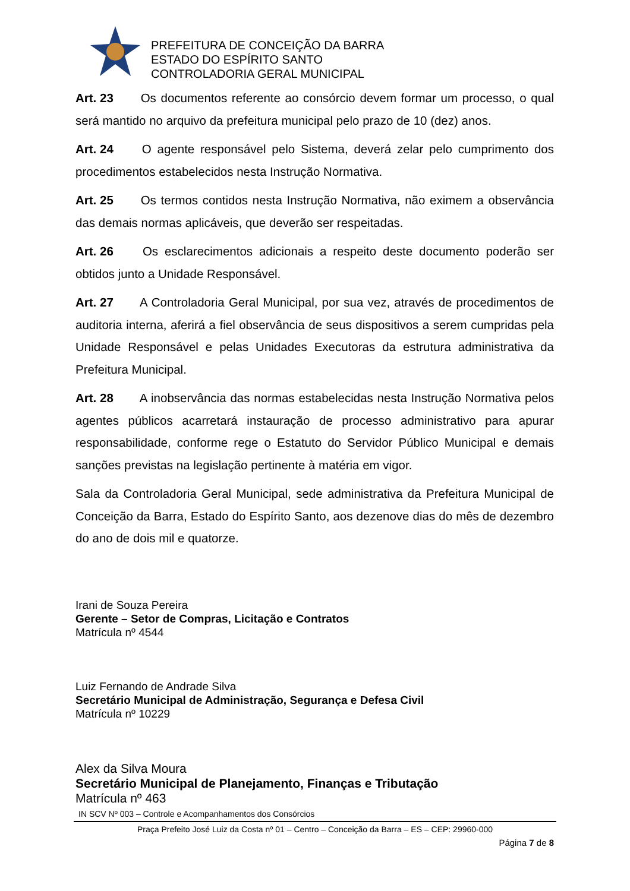PREFEITURA DE CONCEIÇÃO DA BARRA
ESTADO DO ESPÍRITO SANTO
CONTROLADORIA GERAL MUNICIPAL
Art. 23 Os documentos referente ao consórcio devem formar um processo, o qual será mantido no arquivo da prefeitura municipal pelo prazo de 10 (dez) anos.
Art. 24 O agente responsável pelo Sistema, deverá zelar pelo cumprimento dos procedimentos estabelecidos nesta Instrução Normativa.
Art. 25 Os termos contidos nesta Instrução Normativa, não eximem a observância das demais normas aplicáveis, que deverão ser respeitadas.
Art. 26 Os esclarecimentos adicionais a respeito deste documento poderão ser obtidos junto a Unidade Responsável.
Art. 27 A Controladoria Geral Municipal, por sua vez, através de procedimentos de auditoria interna, aferirá a fiel observância de seus dispositivos a serem cumpridas pela Unidade Responsável e pelas Unidades Executoras da estrutura administrativa da Prefeitura Municipal.
Art. 28 A inobservância das normas estabelecidas nesta Instrução Normativa pelos agentes públicos acarretará instauração de processo administrativo para apurar responsabilidade, conforme rege o Estatuto do Servidor Público Municipal e demais sanções previstas na legislação pertinente à matéria em vigor.
Sala da Controladoria Geral Municipal, sede administrativa da Prefeitura Municipal de Conceição da Barra, Estado do Espírito Santo, aos dezenove dias do mês de dezembro do ano de dois mil e quatorze.
Irani de Souza Pereira
Gerente – Setor de Compras, Licitação e Contratos
Matrícula nº 4544
Luiz Fernando de Andrade Silva
Secretário Municipal de Administração, Segurança e Defesa Civil
Matrícula nº 10229
Alex da Silva Moura
Secretário Municipal de Planejamento, Finanças e Tributação
Matrícula nº 463
IN SCV Nº 003 – Controle e Acompanhamentos dos Consórcios
Praça Prefeito José Luiz da Costa nº 01 – Centro – Conceição da Barra – ES – CEP: 29960-000
Página 7 de 8